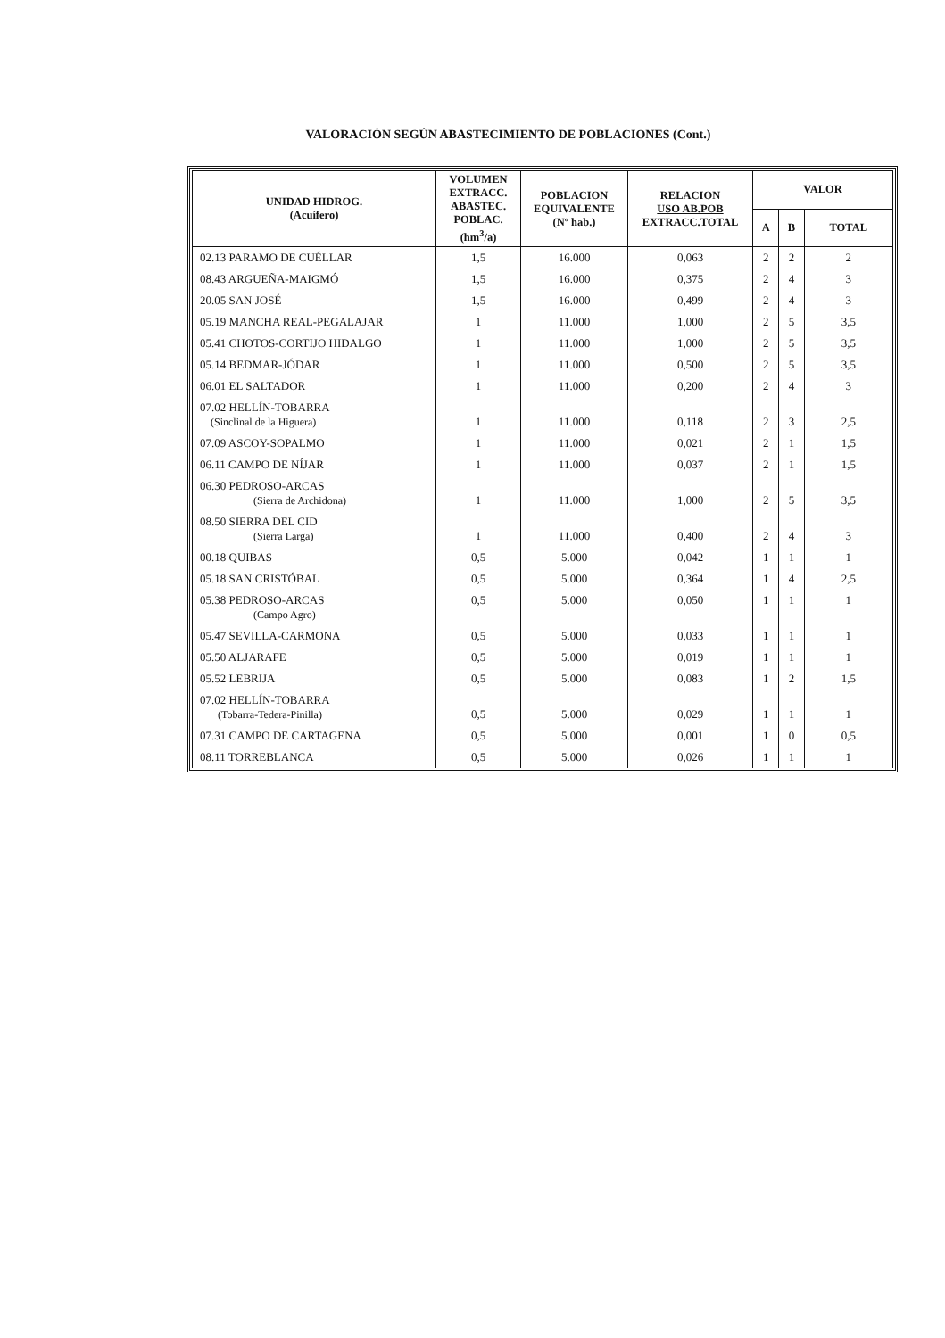VALORACIÓN SEGÚN ABASTECIMIENTO DE POBLACIONES (Cont.)
| UNIDAD HIDROG. (Acuífero) | VOLUMEN EXTRACC. ABASTEC. POBLAC. (hm<sup>3</sup>/a) | POBLACION EQUIVALENTE (Nº hab.) | RELACION USO AB.POB EXTRACC.TOTAL | VALOR | | |
| --- | --- | --- | --- | --- | --- | --- |
| | | | | A | B | TOTAL |
| 02.13 PARAMO DE CUÉLLAR | 1,5 | 16.000 | 0,063 | 2 | 2 | 2 |
| 08.43 ARGUEÑA-MAIGMÓ | 1,5 | 16.000 | 0,375 | 2 | 4 | 3 |
| 20.05 SAN JOSÉ | 1,5 | 16.000 | 0,499 | 2 | 4 | 3 |
| 05.19 MANCHA REAL-PEGALAJAR | 1 | 11.000 | 1,000 | 2 | 5 | 3,5 |
| 05.41 CHOTOS-CORTIJO HIDALGO | 1 | 11.000 | 1,000 | 2 | 5 | 3,5 |
| 05.14 BEDMAR-JÓDAR | 1 | 11.000 | 0,500 | 2 | 5 | 3,5 |
| 06.01 EL SALTADOR | 1 | 11.000 | 0,200 | 2 | 4 | 3 |
| 07.02 HELLÍN-TOBARRA (Sinclinal de la Higuera) | 1 | 11.000 | 0,118 | 2 | 3 | 2,5 |
| 07.09 ASCOY-SOPALMO | 1 | 11.000 | 0,021 | 2 | 1 | 1,5 |
| 06.11 CAMPO DE NÍJAR | 1 | 11.000 | 0,037 | 2 | 1 | 1,5 |
| 06.30 PEDROSO-ARCAS (Sierra de Archidona) | 1 | 11.000 | 1,000 | 2 | 5 | 3,5 |
| 08.50 SIERRA DEL CID (Sierra Larga) | 1 | 11.000 | 0,400 | 2 | 4 | 3 |
| 00.18 QUIBAS | 0,5 | 5.000 | 0,042 | 1 | 1 | 1 |
| 05.18 SAN CRISTÓBAL | 0,5 | 5.000 | 0,364 | 1 | 4 | 2,5 |
| 05.38 PEDROSO-ARCAS (Campo Agro) | 0,5 | 5.000 | 0,050 | 1 | 1 | 1 |
| 05.47 SEVILLA-CARMONA | 0,5 | 5.000 | 0,033 | 1 | 1 | 1 |
| 05.50 ALJARAFE | 0,5 | 5.000 | 0,019 | 1 | 1 | 1 |
| 05.52 LEBRIJA | 0,5 | 5.000 | 0,083 | 1 | 2 | 1,5 |
| 07.02 HELLÍN-TOBARRA (Tobarra-Tedera-Pinilla) | 0,5 | 5.000 | 0,029 | 1 | 1 | 1 |
| 07.31 CAMPO DE CARTAGENA | 0,5 | 5.000 | 0,001 | 1 | 0 | 0,5 |
| 08.11 TORREBLANCA | 0,5 | 5.000 | 0,026 | 1 | 1 | 1 |